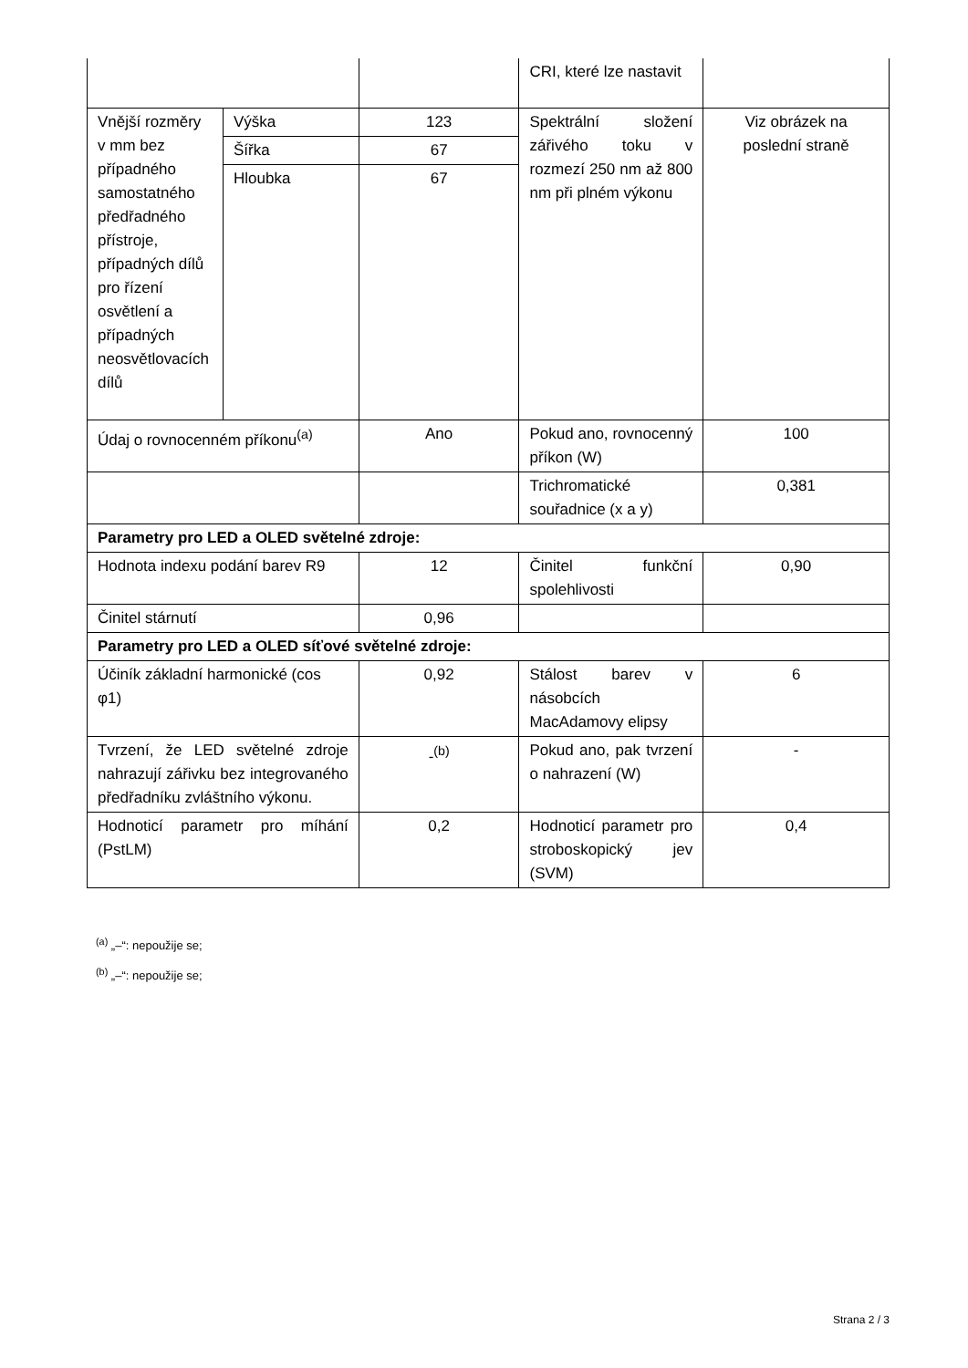| | | | CRI, které lze nastavit | |
| Vnější rozměry v mm bez případného samostatného předřadného přístroje, případných dílů pro řízení osvětlení a případných neosvětlovacích dílů | Výška | 123 | Spektrální složení zářivého toku v rozmezí 250 nm až 800 nm při plném výkonu | Viz obrázek na poslední straně |
| | Šířka | 67 | | |
| | Hloubka | 67 | | |
| Údaj o rovnocenném příkonu<sup>(a)</sup> | | Ano | Pokud ano, rovnocenný příkon (W) | 100 |
| | | | Trichromatické souřadnice (x a y) | 0,381 |
| Parametry pro LED a OLED světelné zdroje: | | | | |
| Hodnota indexu podání barev R9 | | 12 | Činitel funkční spolehlivosti | 0,90 |
| Činitel stárnutí | | 0,96 | | |
| Parametry pro LED a OLED síťové světelné zdroje: | | | | |
| Účiník základní harmonické (cos φ1) | | 0,92 | Stálost barev v násobcích MacAdamovy elipsy | 6 |
| Tvrzení, že LED světelné zdroje nahrazují zářivku bez integrovaného předřadníku zvláštního výkonu. | | -<sup>(b)</sup> | Pokud ano, pak tvrzení o nahrazení (W) | - |
| Hodnoticí parametr pro míhání (PstLM) | | 0,2 | Hodnoticí parametr pro stroboskopický jev (SVM) | 0,4 |
<sup>(a)</sup> „–“: nepoužije se;
<sup>(b)</sup> „–“: nepoužije se;
Strana 2 / 3